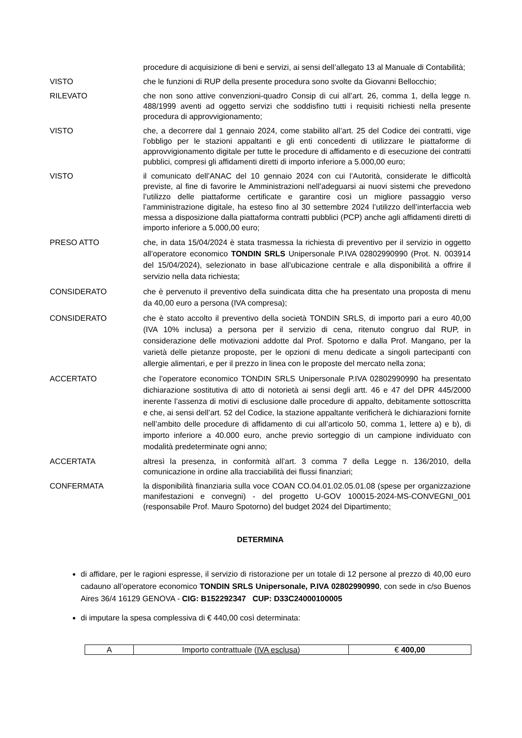procedure di acquisizione di beni e servizi, ai sensi dell’allegato 13 al Manuale di Contabilità;
VISTO che le funzioni di RUP della presente procedura sono svolte da Giovanni Bellocchio;
RILEVATO che non sono attive convenzioni-quadro Consip di cui all’art. 26, comma 1, della legge n. 488/1999 aventi ad oggetto servizi che soddisfino tutti i requisiti richiesti nella presente procedura di approvvigionamento;
VISTO che, a decorrere dal 1 gennaio 2024, come stabilito all’art. 25 del Codice dei contratti, vige l’obbligo per le stazioni appaltanti e gli enti concedenti di utilizzare le piattaforme di approvvigionamento digitale per tutte le procedure di affidamento e di esecuzione dei contratti pubblici, compresi gli affidamenti diretti di importo inferiore a 5.000,00 euro;
VISTO il comunicato dell’ANAC del 10 gennaio 2024 con cui l’Autorità, considerate le difficoltà previste, al fine di favorire le Amministrazioni nell’adeguarsi ai nuovi sistemi che prevedono l’utilizzo delle piattaforme certificate e garantire così un migliore passaggio verso l’amministrazione digitale, ha esteso fino al 30 settembre 2024 l’utilizzo dell’interfaccia web messa a disposizione dalla piattaforma contratti pubblici (PCP) anche agli affidamenti diretti di importo inferiore a 5.000,00 euro;
PRESO ATTO che, in data 15/04/2024 è stata trasmessa la richiesta di preventivo per il servizio in oggetto all’operatore economico TONDIN SRLS Unipersonale P.IVA 02802990990 (Prot. N. 003914 del 15/04/2024), selezionato in base all’ubicazione centrale e alla disponibilità a offrire il servizio nella data richiesta;
CONSIDERATO che è pervenuto il preventivo della suindicata ditta che ha presentato una proposta di menu da 40,00 euro a persona (IVA compresa);
CONSIDERATO che è stato accolto il preventivo della società TONDIN SRLS, di importo pari a euro 40,00 (IVA 10% inclusa) a persona per il servizio di cena, ritenuto congruo dal RUP, in considerazione delle motivazioni addotte dal Prof. Spotorno e dalla Prof. Mangano, per la varietà delle pietanze proposte, per le opzioni di menu dedicate a singoli partecipanti con allergie alimentari, e per il prezzo in linea con le proposte del mercato nella zona;
ACCERTATO che l’operatore economico TONDIN SRLS Unipersonale P.IVA 02802990990 ha presentato dichiarazione sostitutiva di atto di notorietà ai sensi degli artt. 46 e 47 del DPR 445/2000 inerente l’assenza di motivi di esclusione dalle procedure di appalto, debitamente sottoscritta e che, ai sensi dell’art. 52 del Codice, la stazione appaltante verificherà le dichiarazioni fornite nell’ambito delle procedure di affidamento di cui all’articolo 50, comma 1, lettere a) e b), di importo inferiore a 40.000 euro, anche previo sorteggio di un campione individuato con modalità predeterminate ogni anno;
ACCERTATA altresì la presenza, in conformità all’art. 3 comma 7 della Legge n. 136/2010, della comunicazione in ordine alla tracciabilità dei flussi finanziari;
CONFERMATA la disponibilità finanziaria sulla voce COAN CO.04.01.02.05.01.08 (spese per organizzazione manifestazioni e convegni) - del progetto U-GOV 100015-2024-MS-CONVEGNI_001 (responsabile Prof. Mauro Spotorno) del budget 2024 del Dipartimento;
DETERMINA
di affidare, per le ragioni espresse, il servizio di ristorazione per un totale di 12 persone al prezzo di 40,00 euro cadauno all’operatore economico TONDIN SRLS Unipersonale, P.IVA 02802990990, con sede in c/so Buenos Aires 36/4 16129 GENOVA - CIG: B152292347 CUP: D33C24000100005
di imputare la spesa complessiva di € 440,00 così determinata:
| A | Importo contrattuale ( IVA esclusa ) | € 400,00 |